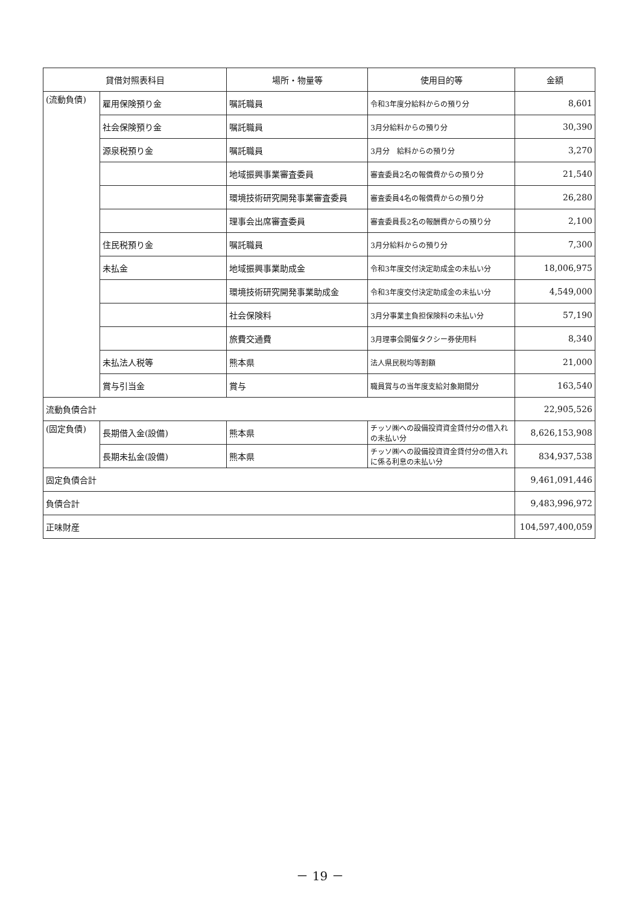| 貸借対照表科目 | | 場所・物量等 | 使用目的等 | 金額 |
| --- | --- | --- | --- | --- |
| (流動負債) | 雇用保険預り金 | 嘱託職員 | 令和3年度分給料からの預り分 | 8,601 |
| | 社会保険預り金 | 嘱託職員 | 3月分給料からの預り分 | 30,390 |
| | 源泉税預り金 | 嘱託職員 | 3月分 給料からの預り分 | 3,270 |
| | | 地域振興事業審査委員 | 審査委員2名の報償費からの預り分 | 21,540 |
| | | 環境技術研究開発事業審査委員 | 審査委員4名の報償費からの預り分 | 26,280 |
| | | 理事会出席審査委員 | 審査委員長2名の報酬費からの預り分 | 2,100 |
| | 住民税預り金 | 嘱託職員 | 3月分給料からの預り分 | 7,300 |
| | 未払金 | 地域振興事業助成金 | 令和3年度交付決定助成金の未払い分 | 18,006,975 |
| | | 環境技術研究開発事業助成金 | 令和3年度交付決定助成金の未払い分 | 4,549,000 |
| | | 社会保険料 | 3月分事業主負担保険料の未払い分 | 57,190 |
| | | 旅費交通費 | 3月理事会開催タクシー券使用料 | 8,340 |
| | 未払法人税等 | 熊本県 | 法人県民税均等割額 | 21,000 |
| | 賞与引当金 | 賞与 | 職員賞与の当年度支給対象期間分 | 163,540 |
| 流動負債合計 | | | | 22,905,526 |
| (固定負債) | 長期借入金(設備) | 熊本県 | チッソ㈱への設備投資資金貸付分の借入れの未払い分 | 8,626,153,908 |
| | 長期未払金(設備) | 熊本県 | チッソ㈱への設備投資資金貸付分の借入れに係る利息の未払い分 | 834,937,538 |
| 固定負債合計 | | | | 9,461,091,446 |
| 負債合計 | | | | 9,483,996,972 |
| 正味財産 | | | | 104,597,400,059 |
－ 19 －